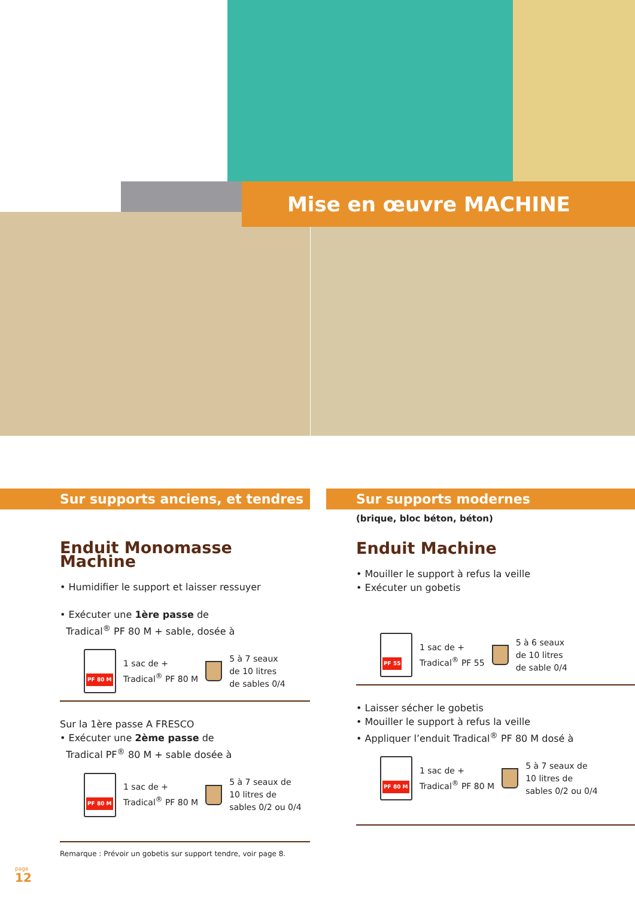Mise en œuvre MACHINE
Sur supports anciens, et tendres
Enduit Monomasse Machine
• Humidifier le support et laisser ressuyer
• Exécuter une 1ère passe de
Tradical<sup>®</sup> PF 80 M + sable, dosée à
PF 80 M
1 sac de +
Tradical<sup>®</sup> PF 80 M
5 à 7 seaux
de 10 litres
de sables 0/4
Sur la 1ère passe A FRESCO
• Exécuter une 2ème passe de
Tradical PF<sup>®</sup> 80 M + sable dosée à
PF 80 M
1 sac de +
Tradical<sup>®</sup> PF 80 M
5 à 7 seaux de
10 litres de
sables 0/2 ou 0/4
Remarque : Prévoir un gobetis sur support tendre, voir page 8.
Sur supports modernes
(brique, bloc béton, béton)
Enduit Machine
• Mouiller le support à refus la veille
• Exécuter un gobetis
PF 55
1 sac de +
Tradical<sup>®</sup> PF 55
5 à 6 seaux
de 10 litres
de sable 0/4
• Laisser sécher le gobetis
• Mouiller le support à refus la veille
• Appliquer l’enduit Tradical<sup>®</sup> PF 80 M dosé à
PF 80 M
1 sac de +
Tradical<sup>®</sup> PF 80 M
5 à 7 seaux de
10 litres de
sables 0/2 ou 0/4
page
12